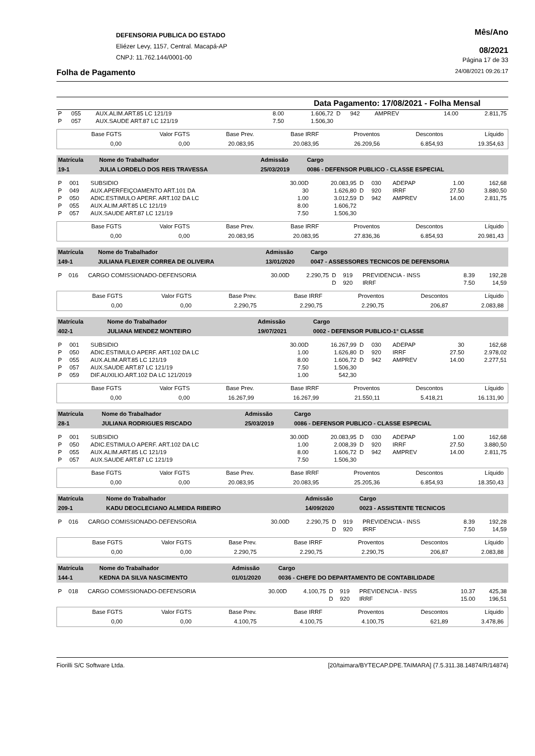DEFENSORIA PUBLICA DO ESTADO
Eliézer Levy, 1157, Central. Macapá-AP
CNPJ: 11.762.144/0001-00
Mês/Ano
08/2021
Página 17 de 33
Folha de Pagamento 24/08/2021 09:26:17
Data Pagamento: 17/08/2021 - Folha Mensal
| P | 055 | AUX.ALIM.ART.85 LC 121/19 | 8.00 | 1.606,72 | D | 942 | AMPREV | 14.00 | 2.811,75 |
| P | 057 | AUX.SAUDE ART.87 LC 121/19 | 7.50 | 1.506,30 | | | | | |
| Base FGTS | Valor FGTS | Base Prev. | Base IRRF | Proventos | Descontos | Líquido |
| 0,00 | 0,00 | 20.083,95 | 20.083,95 | 26.209,56 | 6.854,93 | 19.354,63 |
| Matrícula | Nome do Trabalhador | Admissão | Cargo |
| 19-1 | JULIA LORDELO DOS REIS TRAVESSA | 25/03/2019 | 0086 - DEFENSOR PUBLICO - CLASSE ESPECIAL |
| P | 001 | SUBSIDIO | 30.00D | 20.083,95 | D | 030 | ADEPAP | 1.00 | 162,68 |
| P | 049 | AUX.APERFEIÇOAMENTO ART.101 DA | 30 | 1.626,80 | D | 920 | IRRF | 27.50 | 3.880,50 |
| P | 050 | ADIC.ESTIMULO APERF. ART.102 DA LC | 1.00 | 3.012,59 | D | 942 | AMPREV | 14.00 | 2.811,75 |
| P | 055 | AUX.ALIM.ART.85 LC 121/19 | 8.00 | 1.606,72 | | | | | |
| P | 057 | AUX.SAUDE ART.87 LC 121/19 | 7.50 | 1.506,30 | | | | | |
| Base FGTS | Valor FGTS | Base Prev. | Base IRRF | Proventos | Descontos | Líquido |
| 0,00 | 0,00 | 20.083,95 | 20.083,95 | 27.836,36 | 6.854,93 | 20.981,43 |
| Matrícula | Nome do Trabalhador | Admissão | Cargo |
| 149-1 | JULIANA FLEIXER CORREA DE OLIVEIRA | 13/01/2020 | 0047 - ASSESSORES TECNICOS DE DEFENSORIA |
| P | 016 | CARGO COMISSIONADO-DEFENSORIA | 30.00D | 2.290,75 | D | 919 | PREVIDENCIA - INSS | 8.39 | 192,28 |
| | | | | | D | 920 | IRRF | 7.50 | 14,59 |
| Base FGTS | Valor FGTS | Base Prev. | Base IRRF | Proventos | Descontos | Líquido |
| 0,00 | 0,00 | 2.290,75 | 2.290,75 | 2.290,75 | 206,87 | 2.083,88 |
| Matrícula | Nome do Trabalhador | Admissão | Cargo |
| 402-1 | JULIANA MENDEZ MONTEIRO | 19/07/2021 | 0002 - DEFENSOR PUBLICO-1° CLASSE |
| P | 001 | SUBSIDIO | 30.00D | 16.267,99 | D | 030 | ADEPAP | 30 | 162,68 |
| P | 050 | ADIC.ESTIMULO APERF. ART.102 DA LC | 1.00 | 1.626,80 | D | 920 | IRRF | 27.50 | 2.978,02 |
| P | 055 | AUX.ALIM.ART.85 LC 121/19 | 8.00 | 1.606,72 | D | 942 | AMPREV | 14.00 | 2.277,51 |
| P | 057 | AUX.SAUDE ART.87 LC 121/19 | 7.50 | 1.506,30 | | | | | |
| P | 059 | DIF.AUXILIO.ART.102 DA LC 121/2019 | 1.00 | 542,30 | | | | | |
| Base FGTS | Valor FGTS | Base Prev. | Base IRRF | Proventos | Descontos | Líquido |
| 0,00 | 0,00 | 16.267,99 | 16.267,99 | 21.550,11 | 5.418,21 | 16.131,90 |
| Matrícula | Nome do Trabalhador | Admissão | Cargo |
| 28-1 | JULIANA RODRIGUES RISCADO | 25/03/2019 | 0086 - DEFENSOR PUBLICO - CLASSE ESPECIAL |
| P | 001 | SUBSIDIO | 30.00D | 20.083,95 | D | 030 | ADEPAP | 1.00 | 162,68 |
| P | 050 | ADIC.ESTIMULO APERF. ART.102 DA LC | 1.00 | 2.008,39 | D | 920 | IRRF | 27.50 | 3.880,50 |
| P | 055 | AUX.ALIM.ART.85 LC 121/19 | 8.00 | 1.606,72 | D | 942 | AMPREV | 14.00 | 2.811,75 |
| P | 057 | AUX.SAUDE ART.87 LC 121/19 | 7.50 | 1.506,30 | | | | | |
| Base FGTS | Valor FGTS | Base Prev. | Base IRRF | Proventos | Descontos | Líquido |
| 0,00 | 0,00 | 20.083,95 | 20.083,95 | 25.205,36 | 6.854,93 | 18.350,43 |
| Matrícula | Nome do Trabalhador | Admissão | Cargo |
| 209-1 | KADU DEOCLECIANO ALMEIDA RIBEIRO | 14/09/2020 | 0023 - ASSISTENTE TECNICOS |
| P | 016 | CARGO COMISSIONADO-DEFENSORIA | 30.00D | 2.290,75 | D | 919 | PREVIDENCIA - INSS | 8.39 | 192,28 |
| | | | | | D | 920 | IRRF | 7.50 | 14,59 |
| Base FGTS | Valor FGTS | Base Prev. | Base IRRF | Proventos | Descontos | Líquido |
| 0,00 | 0,00 | 2.290,75 | 2.290,75 | 2.290,75 | 206,87 | 2.083,88 |
| Matrícula | Nome do Trabalhador | Admissão | Cargo |
| 144-1 | KEDNA DA SILVA NASCIMENTO | 01/01/2020 | 0036 - CHEFE DO DEPARTAMENTO DE CONTABILIDADE |
| P | 018 | CARGO COMISSIONADO-DEFENSORIA | 30.00D | 4.100,75 | D | 919 | PREVIDENCIA - INSS | 10.37 | 425,38 |
| | | | | | D | 920 | IRRF | 15.00 | 196,51 |
| Base FGTS | Valor FGTS | Base Prev. | Base IRRF | Proventos | Descontos | Líquido |
| 0,00 | 0,00 | 4.100,75 | 4.100,75 | 4.100,75 | 621,89 | 3.478,86 |
Fiorilli S/C Software Ltda. [20/taimara/BYTECAP.DPE.TAIMARA] {7.5.311.38.14874/R/14874}